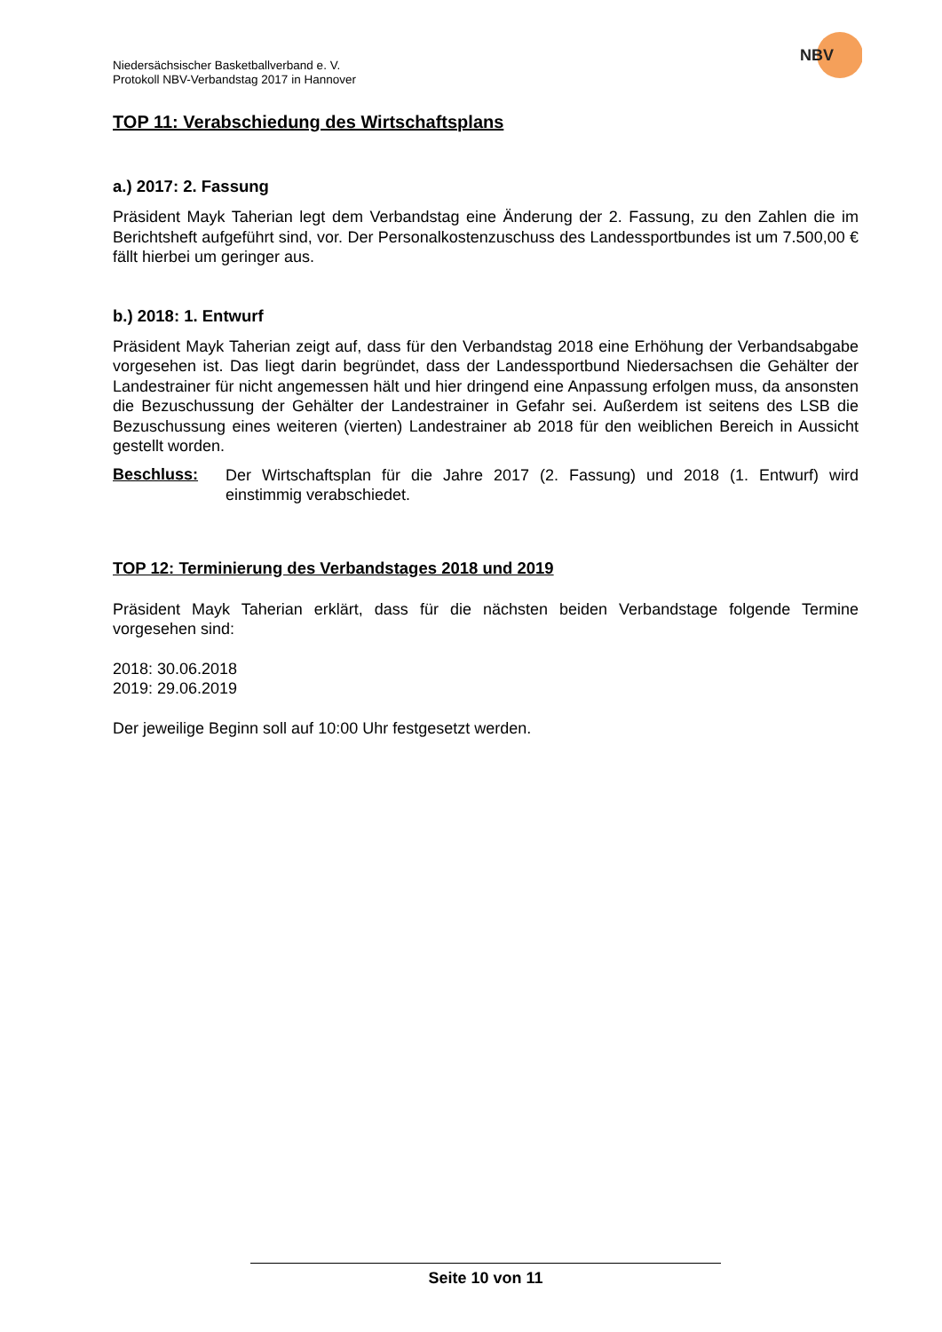NBV
Niedersächsischer Basketballverband e. V.
Protokoll NBV-Verbandstag 2017 in Hannover
TOP 11: Verabschiedung des Wirtschaftsplans
a.) 2017: 2. Fassung
Präsident Mayk Taherian legt dem Verbandstag eine Änderung der 2. Fassung, zu den Zahlen die im Berichtsheft aufgeführt sind, vor. Der Personalkostenzuschuss des Landessportbundes ist um 7.500,00 € fällt hierbei um geringer aus.
b.) 2018: 1. Entwurf
Präsident Mayk Taherian zeigt auf, dass für den Verbandstag 2018 eine Erhöhung der Verbandsabgabe vorgesehen ist. Das liegt darin begründet, dass der Landessportbund Niedersachsen die Gehälter der Landestrainer für nicht angemessen hält und hier dringend eine Anpassung erfolgen muss, da ansonsten die Bezuschussung der Gehälter der Landestrainer in Gefahr sei. Außerdem ist seitens des LSB die Bezuschussung eines weiteren (vierten) Landestrainer ab 2018 für den weiblichen Bereich in Aussicht gestellt worden.
Beschluss:
Der Wirtschaftsplan für die Jahre 2017 (2. Fassung) und 2018 (1. Entwurf) wird einstimmig verabschiedet.
TOP 12: Terminierung des Verbandstages 2018 und 2019
Präsident Mayk Taherian erklärt, dass für die nächsten beiden Verbandstage folgende Termine vorgesehen sind:
2018: 30.06.2018
2019: 29.06.2019
Der jeweilige Beginn soll auf 10:00 Uhr festgesetzt werden.
Seite 10 von 11